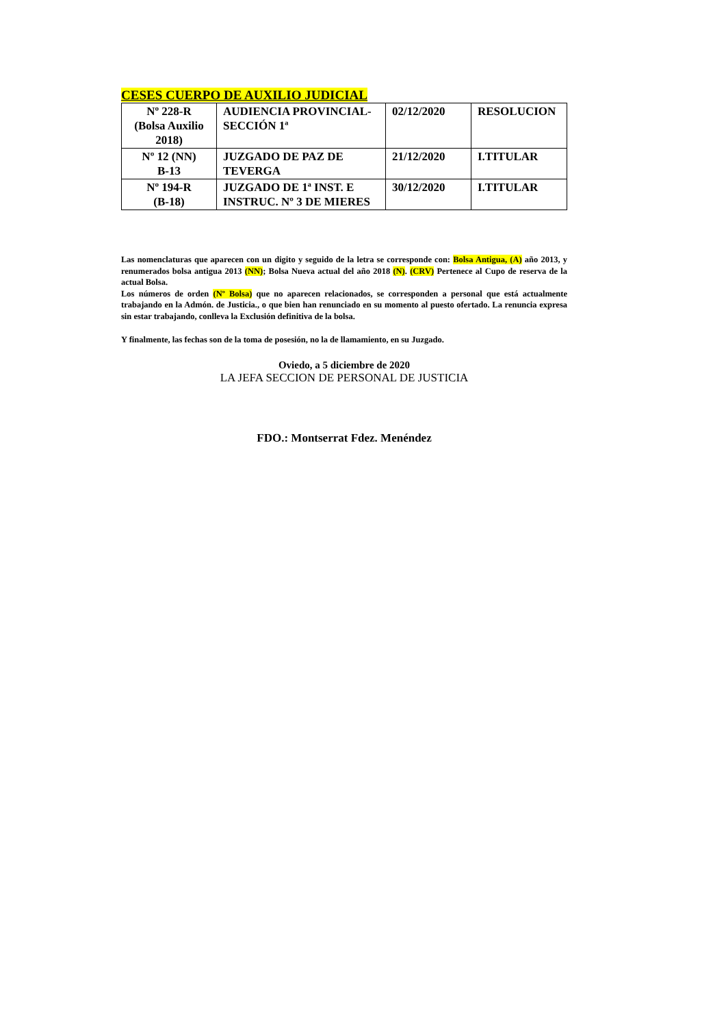CESES CUERPO DE AUXILIO JUDICIAL
| Nº 228-R (Bolsa Auxilio 2018) | AUDIENCIA PROVINCIAL- SECCIÓN 1ª | 02/12/2020 | RESOLUCION |
| Nº 12 (NN) B-13 | JUZGADO DE PAZ DE TEVERGA | 21/12/2020 | I.TITULAR |
| Nº 194-R (B-18) | JUZGADO DE 1ª INST. E INSTRUC. Nº 3 DE MIERES | 30/12/2020 | I.TITULAR |
Las nomenclaturas que aparecen con un digito y seguido de la letra se corresponde con: Bolsa Antigua, (A) año 2013, y renumerados bolsa antigua 2013 (NN); Bolsa Nueva actual del año 2018 (N). (CRV) Pertenece al Cupo de reserva de la actual Bolsa.
Los números de orden (Nº Bolsa) que no aparecen relacionados, se corresponden a personal que está actualmente trabajando en la Admón. de Justicia., o que bien han renunciado en su momento al puesto ofertado. La renuncia expresa sin estar trabajando, conlleva la Exclusión definitiva de la bolsa.
Y finalmente, las fechas son de la toma de posesión, no la de llamamiento, en su Juzgado.
Oviedo, a 5 diciembre de 2020
LA JEFA SECCION DE PERSONAL DE JUSTICIA
FDO.: Montserrat Fdez. Menéndez